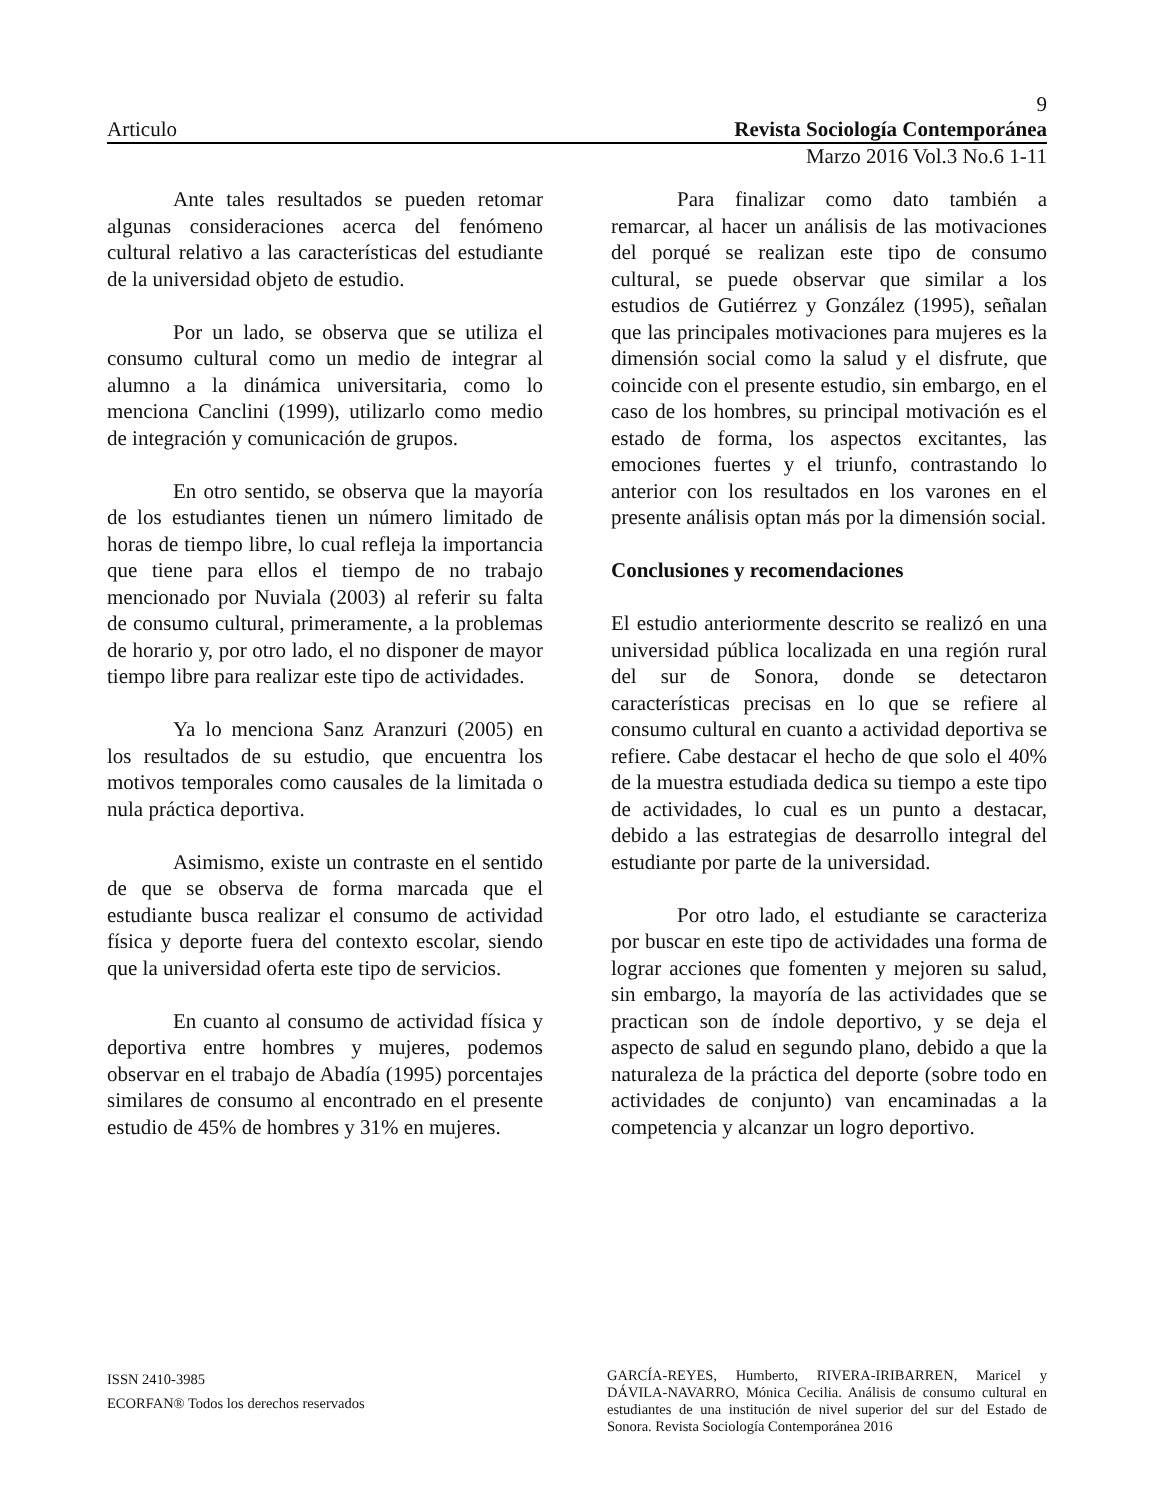9
Articulo Revista Sociología Contemporánea
Marzo 2016 Vol.3 No.6 1-11
Ante tales resultados se pueden retomar algunas consideraciones acerca del fenómeno cultural relativo a las características del estudiante de la universidad objeto de estudio.
Por un lado, se observa que se utiliza el consumo cultural como un medio de integrar al alumno a la dinámica universitaria, como lo menciona Canclini (1999), utilizarlo como medio de integración y comunicación de grupos.
En otro sentido, se observa que la mayoría de los estudiantes tienen un número limitado de horas de tiempo libre, lo cual refleja la importancia que tiene para ellos el tiempo de no trabajo mencionado por Nuviala (2003) al referir su falta de consumo cultural, primeramente, a la problemas de horario y, por otro lado, el no disponer de mayor tiempo libre para realizar este tipo de actividades.
Ya lo menciona Sanz Aranzuri (2005) en los resultados de su estudio, que encuentra los motivos temporales como causales de la limitada o nula práctica deportiva.
Asimismo, existe un contraste en el sentido de que se observa de forma marcada que el estudiante busca realizar el consumo de actividad física y deporte fuera del contexto escolar, siendo que la universidad oferta este tipo de servicios.
En cuanto al consumo de actividad física y deportiva entre hombres y mujeres, podemos observar en el trabajo de Abadía (1995) porcentajes similares de consumo al encontrado en el presente estudio de 45% de hombres y 31% en mujeres.
Para finalizar como dato también a remarcar, al hacer un análisis de las motivaciones del porqué se realizan este tipo de consumo cultural, se puede observar que similar a los estudios de Gutiérrez y González (1995), señalan que las principales motivaciones para mujeres es la dimensión social como la salud y el disfrute, que coincide con el presente estudio, sin embargo, en el caso de los hombres, su principal motivación es el estado de forma, los aspectos excitantes, las emociones fuertes y el triunfo, contrastando lo anterior con los resultados en los varones en el presente análisis optan más por la dimensión social.
Conclusiones y recomendaciones
El estudio anteriormente descrito se realizó en una universidad pública localizada en una región rural del sur de Sonora, donde se detectaron características precisas en lo que se refiere al consumo cultural en cuanto a actividad deportiva se refiere. Cabe destacar el hecho de que solo el 40% de la muestra estudiada dedica su tiempo a este tipo de actividades, lo cual es un punto a destacar, debido a las estrategias de desarrollo integral del estudiante por parte de la universidad.
Por otro lado, el estudiante se caracteriza por buscar en este tipo de actividades una forma de lograr acciones que fomenten y mejoren su salud, sin embargo, la mayoría de las actividades que se practican son de índole deportivo, y se deja el aspecto de salud en segundo plano, debido a que la naturaleza de la práctica del deporte (sobre todo en actividades de conjunto) van encaminadas a la competencia y alcanzar un logro deportivo.
ISSN 2410-3985
ECORFAN® Todos los derechos reservados
GARCÍA-REYES, Humberto, RIVERA-IRIBARREN, Maricel y DÁVILA-NAVARRO, Mónica Cecilia. Análisis de consumo cultural en estudiantes de una institución de nivel superior del sur del Estado de Sonora. Revista Sociología Contemporánea 2016